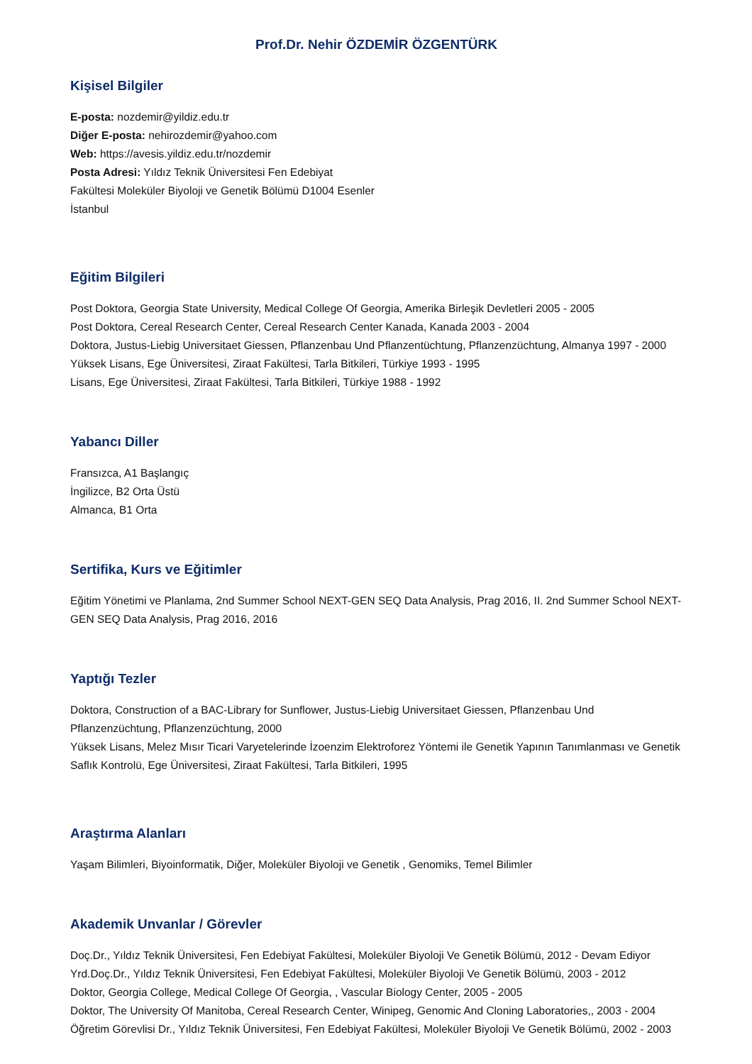Prof.Dr. Nehir ÖZDEMİR ÖZGENTÜRK
Kişisel Bilgiler
E-posta: nozdemir@yildiz.edu.tr
Diğer E-posta: nehirozdemir@yahoo.com
Web: https://avesis.yildiz.edu.tr/nozdemir
Posta Adresi: Yıldız Teknik Üniversitesi Fen Edebiyat
Fakültesi Moleküler Biyoloji ve Genetik Bölümü D1004 Esenler
İstanbul
Eğitim Bilgileri
Post Doktora, Georgia State University, Medical College Of Georgia, Amerika Birleşik Devletleri 2005 - 2005
Post Doktora, Cereal Research Center, Cereal Research Center Kanada, Kanada 2003 - 2004
Doktora, Justus-Liebig Universitaet Giessen, Pflanzenbau Und Pflanzentüchtung, Pflanzenzüchtung, Almanya 1997 - 2000
Yüksek Lisans, Ege Üniversitesi, Ziraat Fakültesi, Tarla Bitkileri, Türkiye 1993 - 1995
Lisans, Ege Üniversitesi, Ziraat Fakültesi, Tarla Bitkileri, Türkiye 1988 - 1992
Yabancı Diller
Fransızca, A1 Başlangıç
İngilizce, B2 Orta Üstü
Almanca, B1 Orta
Sertifika, Kurs ve Eğitimler
Eğitim Yönetimi ve Planlama, 2nd Summer School NEXT-GEN SEQ Data Analysis, Prag 2016, II. 2nd Summer School NEXT-GEN SEQ Data Analysis, Prag 2016, 2016
Yaptığı Tezler
Doktora, Construction of a BAC-Library for Sunflower, Justus-Liebig Universitaet Giessen, Pflanzenbau Und Pflanzenzüchtung, Pflanzenzüchtung, 2000
Yüksek Lisans, Melez Mısır Ticari Varyetelerinde İzoenzim Elektroforez Yöntemi ile Genetik Yapının Tanımlanması ve Genetik Saflık Kontrolü, Ege Üniversitesi, Ziraat Fakültesi, Tarla Bitkileri, 1995
Araştırma Alanları
Yaşam Bilimleri, Biyoinformatik, Diğer, Moleküler Biyoloji ve Genetik , Genomiks, Temel Bilimler
Akademik Unvanlar / Görevler
Doç.Dr., Yıldız Teknik Üniversitesi, Fen Edebiyat Fakültesi, Moleküler Biyoloji Ve Genetik Bölümü, 2012 - Devam Ediyor
Yrd.Doç.Dr., Yıldız Teknik Üniversitesi, Fen Edebiyat Fakültesi, Moleküler Biyoloji Ve Genetik Bölümü, 2003 - 2012
Doktor, Georgia College, Medical College Of Georgia, , Vascular Biology Center, 2005 - 2005
Doktor, The University Of Manitoba, Cereal Research Center, Winipeg, Genomic And Cloning Laboratories,, 2003 - 2004
Öğretim Görevlisi Dr., Yıldız Teknik Üniversitesi, Fen Edebiyat Fakültesi, Moleküler Biyoloji Ve Genetik Bölümü, 2002 - 2003